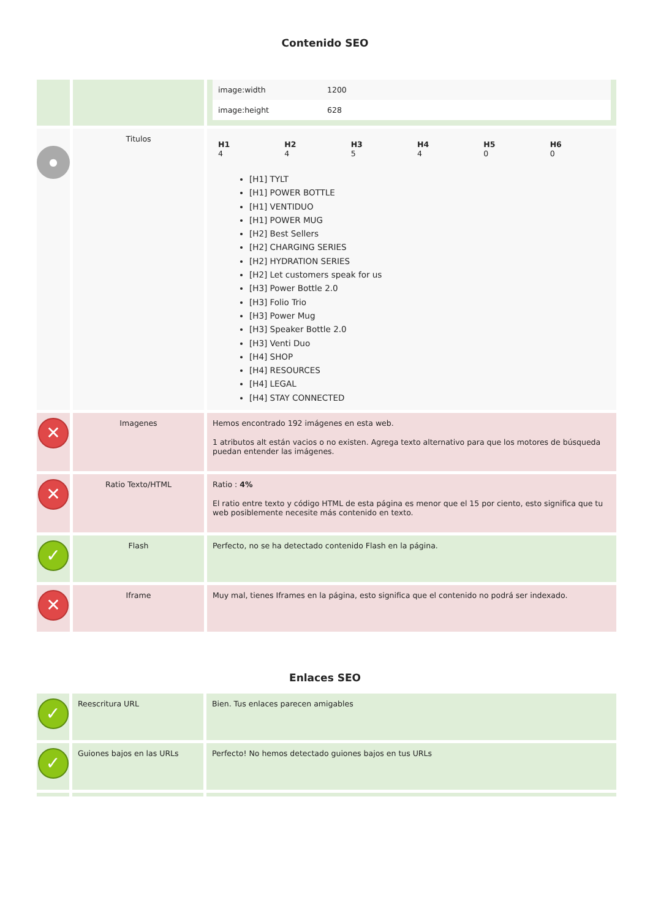Contenido SEO
| | | / image:width / 1200 / / image:height / 628 / |
| ● | Titulos | / H1 4 / H2 4 / H3 5 / H4 4 / H5 0 / H6 0 / [H1] TYLT [H1] POWER BOTTLE [H1] VENTIDUO [H1] POWER MUG [H2] Best Sellers [H2] CHARGING SERIES [H2] HYDRATION SERIES [H2] Let customers speak for us [H3] Power Bottle 2.0 [H3] Folio Trio [H3] Power Mug [H3] Speaker Bottle 2.0 [H3] Venti Duo [H4] SHOP [H4] RESOURCES [H4] LEGAL [H4] STAY CONNECTED |
| ✕ | Imagenes | Hemos encontrado 192 imágenes en esta web. 1 atributos alt están vacios o no existen. Agrega texto alternativo para que los motores de búsqueda puedan entender las imágenes. |
| ✕ | Ratio Texto/HTML | Ratio : 4% El ratio entre texto y código HTML de esta página es menor que el 15 por ciento, esto significa que tu web posiblemente necesite más contenido en texto. |
| ✓ | Flash | Perfecto, no se ha detectado contenido Flash en la página. |
| ✕ | Iframe | Muy mal, tienes Iframes en la página, esto significa que el contenido no podrá ser indexado. |
Enlaces SEO
| ✓ | Reescritura URL | Bien. Tus enlaces parecen amigables |
| ✓ | Guiones bajos en las URLs | Perfecto! No hemos detectado guiones bajos en tus URLs |